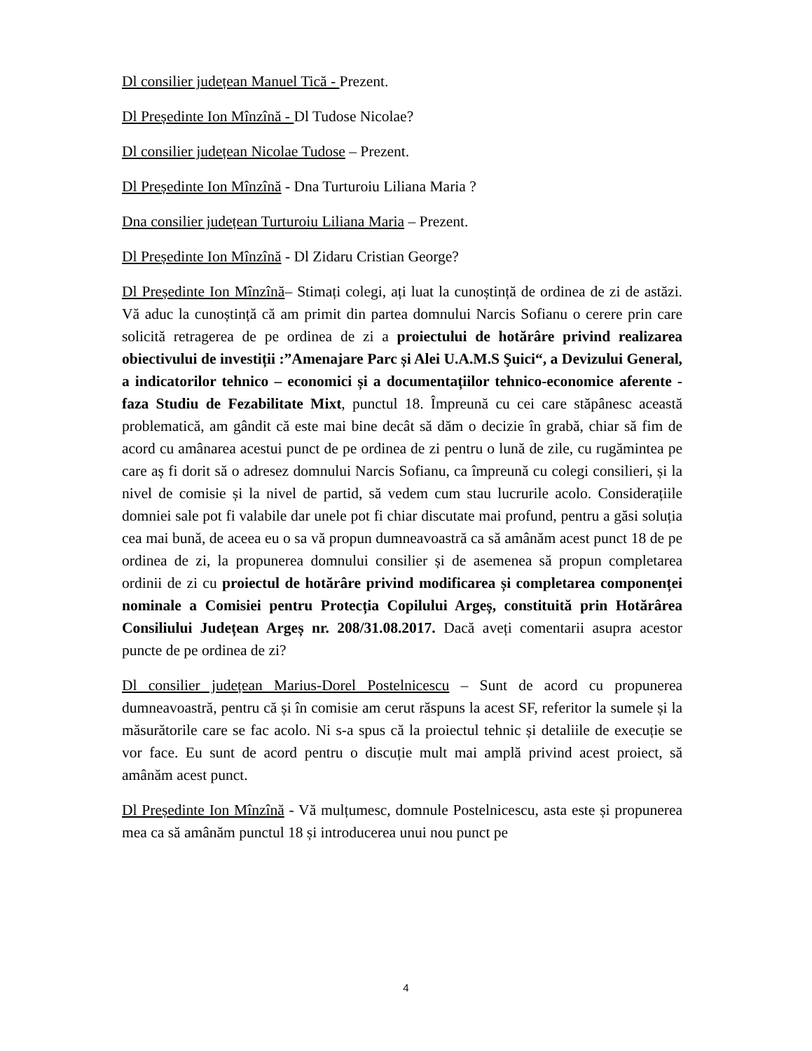Dl consilier județean Manuel Tică - Prezent.
Dl Președinte Ion Mînzînă - Dl Tudose Nicolae?
Dl consilier județean Nicolae Tudose – Prezent.
Dl Președinte Ion Mînzînă - Dna Turturoiu Liliana Maria ?
Dna consilier județean Turturoiu Liliana Maria – Prezent.
Dl Președinte Ion Mînzînă - Dl Zidaru Cristian George?
Dl Președinte Ion Mînzînă– Stimați colegi, ați luat la cunoștință de ordinea de zi de astăzi. Vă aduc la cunoștință că am primit din partea domnului Narcis Sofianu o cerere prin care solicită retragerea de pe ordinea de zi a proiectului de hotărâre privind realizarea obiectivului de investiții :”Amenajare Parc și Alei U.A.M.S Şuici“, a Devizului General, a indicatorilor tehnico – economici și a documentațiilor tehnico-economice aferente - faza Studiu de Fezabilitate Mixt, punctul 18. Împreună cu cei care stăpânesc această problematică, am gândit că este mai bine decât să dăm o decizie în grabă, chiar să fim de acord cu amânarea acestui punct de pe ordinea de zi pentru o lună de zile, cu rugămintea pe care aș fi dorit să o adresez domnului Narcis Sofianu, ca împreună cu colegi consilieri, și la nivel de comisie și la nivel de partid, să vedem cum stau lucrurile acolo. Considerațiile domniei sale pot fi valabile dar unele pot fi chiar discutate mai profund, pentru a găsi soluția cea mai bună, de aceea eu o sa vă propun dumneavoastră ca să amânăm acest punct 18 de pe ordinea de zi, la propunerea domnului consilier și de asemenea să propun completarea ordinii de zi cu proiectul de hotărâre privind modificarea și completarea componenței nominale a Comisiei pentru Protecția Copilului Argeș, constituită prin Hotărârea Consiliului Județean Argeș nr. 208/31.08.2017. Dacă aveți comentarii asupra acestor puncte de pe ordinea de zi?
Dl consilier județean Marius-Dorel Postelnicescu – Sunt de acord cu propunerea dumneavoastră, pentru că și în comisie am cerut răspuns la acest SF, referitor la sumele și la măsurătorile care se fac acolo. Ni s-a spus că la proiectul tehnic și detaliile de execuție se vor face. Eu sunt de acord pentru o discuție mult mai amplă privind acest proiect, să amânăm acest punct.
Dl Președinte Ion Mînzînă - Vă mulțumesc, domnule Postelnicescu, asta este și propunerea mea ca să amânăm punctul 18 și introducerea unui nou punct pe
4